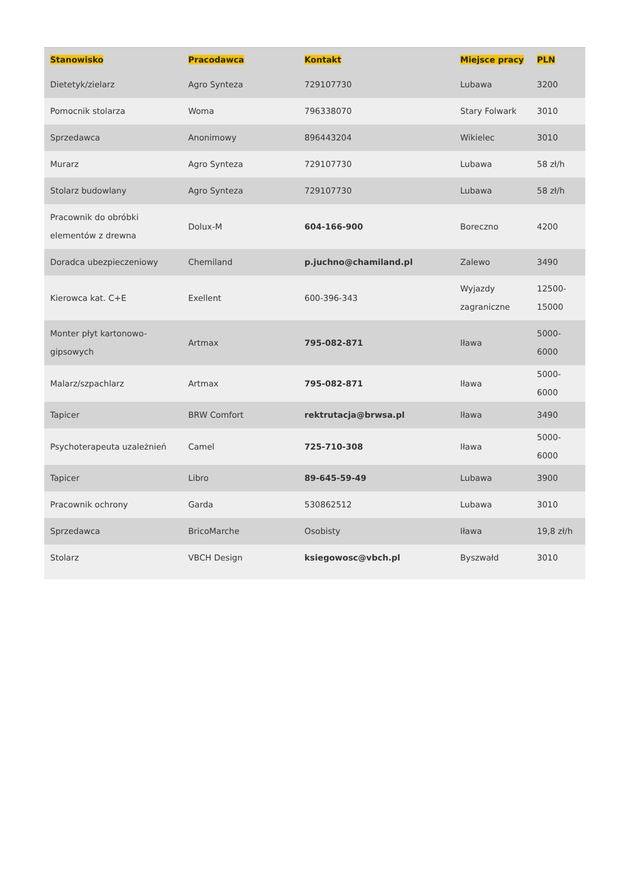| Stanowisko | Pracodawca | Kontakt | Miejsce pracy | PLN |
| --- | --- | --- | --- | --- |
| Dietetyk/zielarz | Agro Synteza | 729107730 | Lubawa | 3200 |
| Pomocnik stolarza | Woma | 796338070 | Stary Folwark | 3010 |
| Sprzedawca | Anonimowy | 896443204 | Wikielec | 3010 |
| Murarz | Agro Synteza | 729107730 | Lubawa | 58 zł/h |
| Stolarz budowlany | Agro Synteza | 729107730 | Lubawa | 58 zł/h |
| Pracownik do obróbki elementów z drewna | Dolux-M | 604-166-900 | Boreczno | 4200 |
| Doradca ubezpieczeniowy | Chemiland | p.juchno@chamiland.pl | Zalewo | 3490 |
| Kierowca kat. C+E | Exellent | 600-396-343 | Wyjazdy zagraniczne | 12500-15000 |
| Monter płyt kartonowo-gipsowych | Artmax | 795-082-871 | Iława | 5000-6000 |
| Malarz/szpachlarz | Artmax | 795-082-871 | Iława | 5000-6000 |
| Tapicer | BRW Comfort | rektrutacja@brwsa.pl | Iława | 3490 |
| Psychoterapeuta uzależnień | Camel | 725-710-308 | Iława | 5000-6000 |
| Tapicer | Libro | 89-645-59-49 | Lubawa | 3900 |
| Pracownik ochrony | Garda | 530862512 | Lubawa | 3010 |
| Sprzedawca | BricoMarche | Osobisty | Iława | 19,8 zł/h |
| Stolarz | VBCH Design | ksiegowosc@vbch.pl | Byszwałd | 3010 |